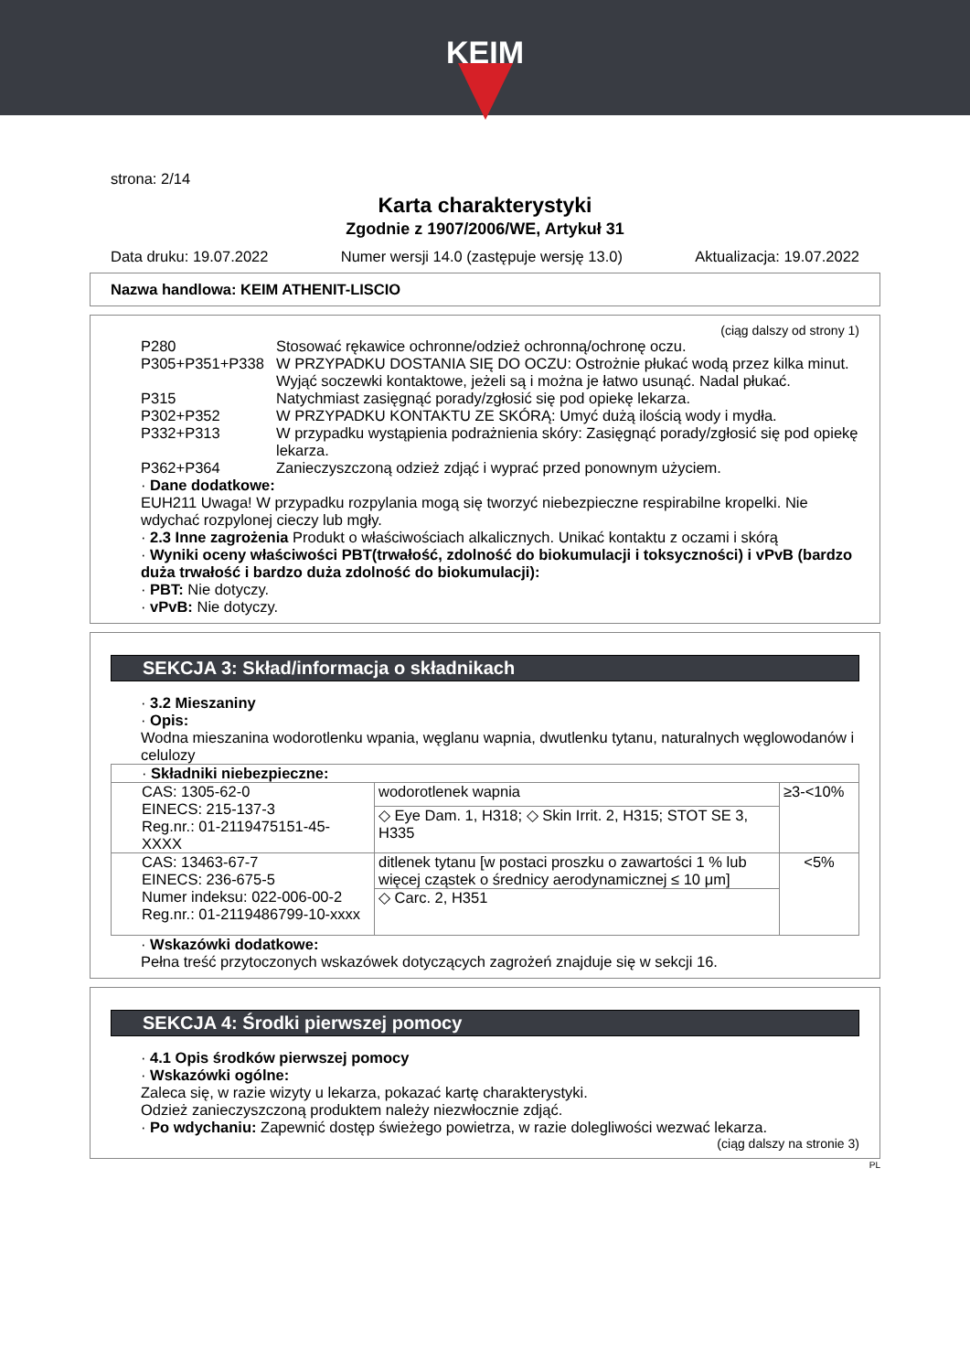KEIM
strona: 2/14
Karta charakterystyki
Zgodnie z 1907/2006/WE, Artykuł 31
Data druku: 19.07.2022 Numer wersji 14.0 (zastępuje wersję 13.0) Aktualizacja: 19.07.2022
Nazwa handlowa: KEIM ATHENIT-LISCIO
(ciąg dalszy od strony 1)
P280 Stosować rękawice ochronne/odzież ochronną/ochronę oczu.
P305+P351+P338 W PRZYPADKU DOSTANIA SIĘ DO OCZU: Ostrożnie płukać wodą przez kilka minut. Wyjąć soczewki kontaktowe, jeżeli są i można je łatwo usunąć. Nadal płukać.
P315 Natychmiast zasięgnąć porady/zgłosić się pod opiekę lekarza.
P302+P352 W PRZYPADKU KONTAKTU ZE SKÓRĄ: Umyć dużą ilością wody i mydła.
P332+P313 W przypadku wystąpienia podrażnienia skóry: Zasięgnąć porady/zgłosić się pod opiekę lekarza.
P362+P364 Zanieczyszczoną odzież zdjąć i wyprać przed ponownym użyciem.
· Dane dodatkowe:
EUH211 Uwaga! W przypadku rozpylania mogą się tworzyć niebezpieczne respirabilne kropelki. Nie wdychać rozpylonej cieczy lub mgły.
· 2.3 Inne zagrożenia Produkt o właściwościach alkalicznych. Unikać kontaktu z oczami i skórą
· Wyniki oceny właściwości PBT(trwałość, zdolność do biokumulacji i toksyczności) i vPvB (bardzo duża trwałość i bardzo duża zdolność do biokumulacji):
· PBT: Nie dotyczy.
· vPvB: Nie dotyczy.
SEKCJA 3: Skład/informacja o składnikach
· 3.2 Mieszaniny
· Opis:
Wodna mieszanina wodorotlenku wpania, węglanu wapnia, dwutlenku tytanu, naturalnych węglowodanów i celulozy
| · Składniki niebezpieczne: | | |
| CAS: 1305-62-0 EINECS: 215-137-3 Reg.nr.: 01-2119475151-45-XXXX | wodorotlenek wapnia | ≥3-<10% |
| | ◇ Eye Dam. 1, H318; ◇ Skin Irrit. 2, H315; STOT SE 3, H335 | |
| CAS: 13463-67-7 EINECS: 236-675-5 Numer indeksu: 022-006-00-2 Reg.nr.: 01-2119486799-10-xxxx | ditlenek tytanu [w postaci proszku o zawartości 1 % lub więcej cząstek o średnicy aerodynamicznej ≤ 10 μm] | <5% |
| | ◇ Carc. 2, H351 | |
· Wskazówki dodatkowe:
Pełna treść przytoczonych wskazówek dotyczących zagrożeń znajduje się w sekcji 16.
SEKCJA 4: Środki pierwszej pomocy
· 4.1 Opis środków pierwszej pomocy
· Wskazówki ogólne:
Zaleca się, w razie wizyty u lekarza, pokazać kartę charakterystyki.
Odzież zanieczyszczoną produktem należy niezwłocznie zdjąć.
· Po wdychaniu: Zapewnić dostęp świeżego powietrza, w razie dolegliwości wezwać lekarza.
(ciąg dalszy na stronie 3)
PL